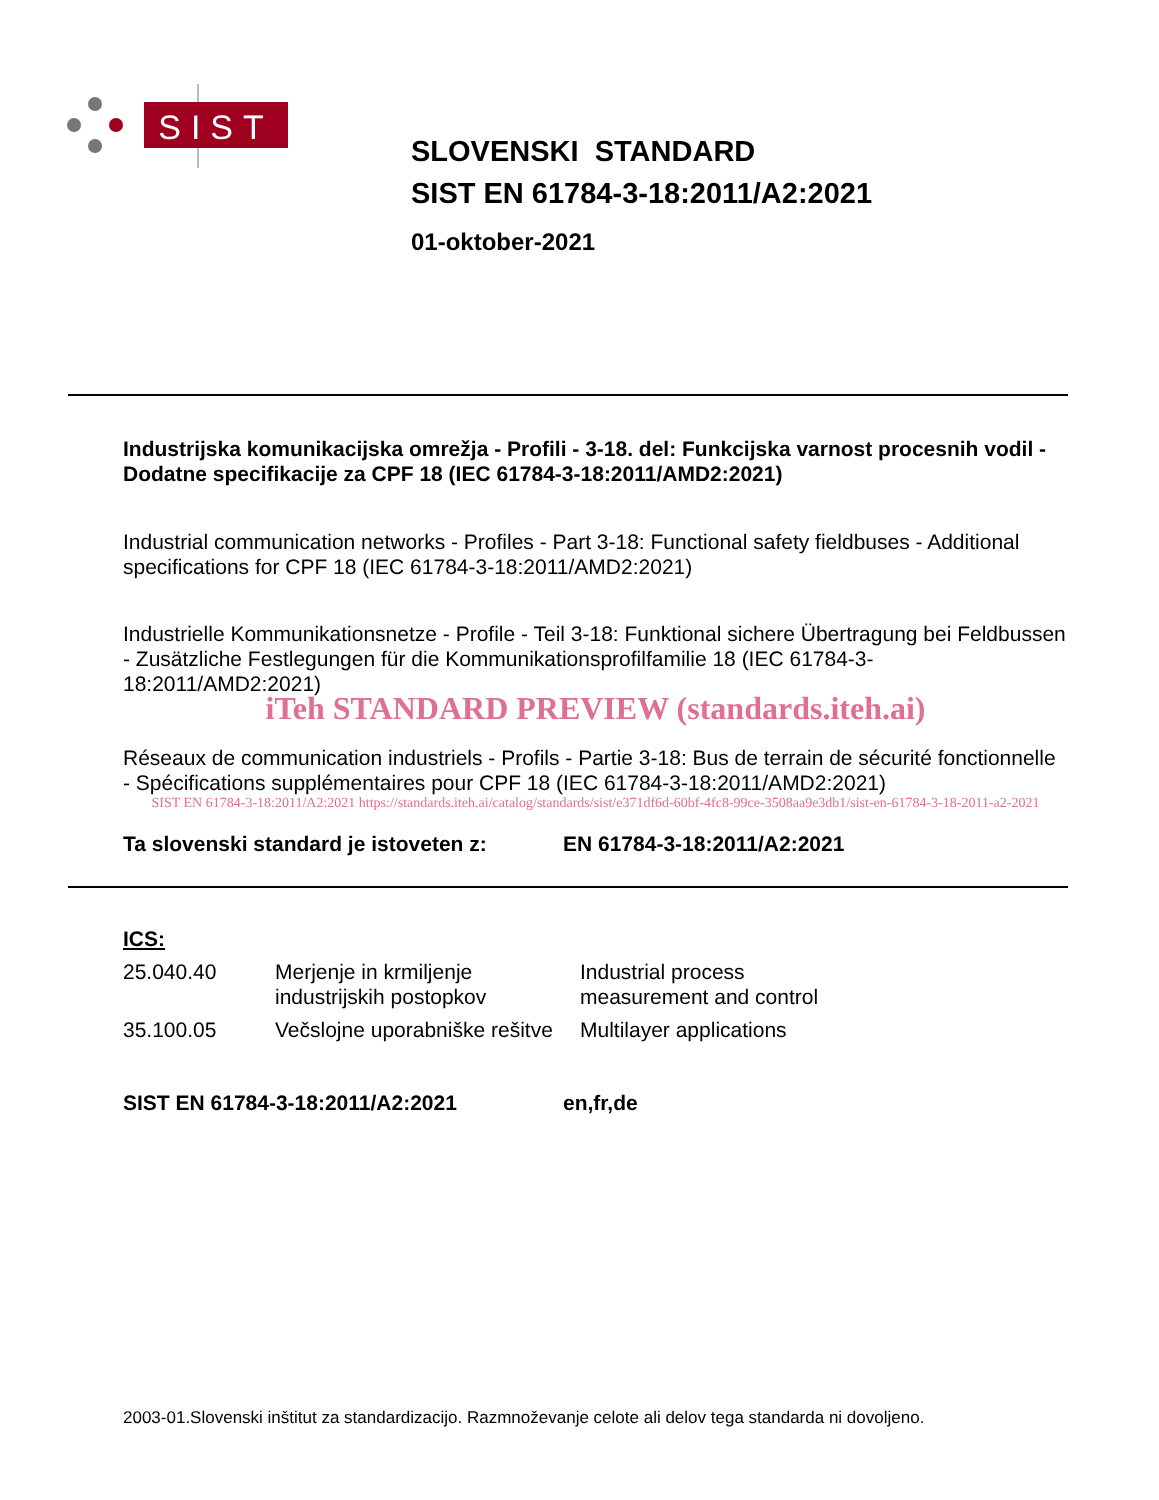SIST
SLOVENSKI STANDARD
SIST EN 61784-3-18:2011/A2:2021
01-oktober-2021
Industrijska komunikacijska omrežja - Profili - 3-18. del: Funkcijska varnost procesnih vodil - Dodatne specifikacije za CPF 18 (IEC 61784-3-18:2011/AMD2:2021)
Industrial communication networks - Profiles - Part 3-18: Functional safety fieldbuses - Additional specifications for CPF 18 (IEC 61784-3-18:2011/AMD2:2021)
Industrielle Kommunikationsnetze - Profile - Teil 3-18: Funktional sichere Übertragung bei Feldbussen - Zusätzliche Festlegungen für die Kommunikationsprofilfamilie 18 (IEC 61784-3-18:2011/AMD2:2021)
iTeh STANDARD PREVIEW (standards.iteh.ai)
Réseaux de communication industriels - Profils - Partie 3-18: Bus de terrain de sécurité fonctionnelle - Spécifications supplémentaires pour CPF 18 (IEC 61784-3-18:2011/AMD2:2021)
SIST EN 61784-3-18:2011/A2:2021 https://standards.iteh.ai/catalog/standards/sist/e371df6d-60bf-4fc8-99ce-3508aa9e3db1/sist-en-61784-3-18-2011-a2-2021
Ta slovenski standard je istoveten z: EN 61784-3-18:2011/A2:2021
ICS:
| 25.040.40 | Merjenje in krmiljenje industrijskih postopkov | Industrial process measurement and control |
| 35.100.05 | Večslojne uporabniške rešitve | Multilayer applications |
SIST EN 61784-3-18:2011/A2:2021 en,fr,de
2003-01.Slovenski inštitut za standardizacijo. Razmnoževanje celote ali delov tega standarda ni dovoljeno.